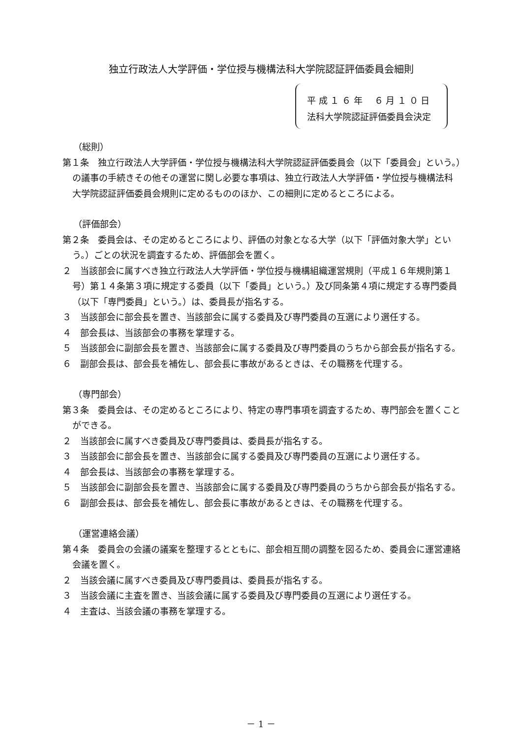独立行政法人大学評価・学位授与機構法科大学院認証評価委員会細則
平 成 １ ６ 年　 ６ 月 １ ０ 日
法科大学院認証評価委員会決定
（総則）
第１条　独立行政法人大学評価・学位授与機構法科大学院認証評価委員会（以下「委員会」という。）の議事の手続きその他その運営に関し必要な事項は、独立行政法人大学評価・学位授与機構法科大学院認証評価委員会規則に定めるもののほか、この細則に定めるところによる。
（評価部会）
第２条　委員会は、その定めるところにより、評価の対象となる大学（以下「評価対象大学」という。）ごとの状況を調査するため、評価部会を置く。
２　当該部会に属すべき独立行政法人大学評価・学位授与機構組織運営規則（平成１６年規則第１号）第１４条第３項に規定する委員（以下「委員」という。）及び同条第４項に規定する専門委員（以下「専門委員」という。）は、委員長が指名する。
３　当該部会に部会長を置き、当該部会に属する委員及び専門委員の互選により選任する。
４　部会長は、当該部会の事務を掌理する。
５　当該部会に副部会長を置き、当該部会に属する委員及び専門委員のうちから部会長が指名する。
６　副部会長は、部会長を補佐し、部会長に事故があるときは、その職務を代理する。
（専門部会）
第３条　委員会は、その定めるところにより、特定の専門事項を調査するため、専門部会を置くことができる。
２　当該部会に属すべき委員及び専門委員は、委員長が指名する。
３　当該部会に部会長を置き、当該部会に属する委員及び専門委員の互選により選任する。
４　部会長は、当該部会の事務を掌理する。
５　当該部会に副部会長を置き、当該部会に属する委員及び専門委員のうちから部会長が指名する。
６　副部会長は、部会長を補佐し、部会長に事故があるときは、その職務を代理する。
（運営連絡会議）
第４条　委員会の会議の議案を整理するとともに、部会相互間の調整を図るため、委員会に運営連絡会議を置く。
２　当該会議に属すべき委員及び専門委員は、委員長が指名する。
３　当該会議に主査を置き、当該会議に属する委員及び専門委員の互選により選任する。
４　主査は、当該会議の事務を掌理する。
－ 1 －